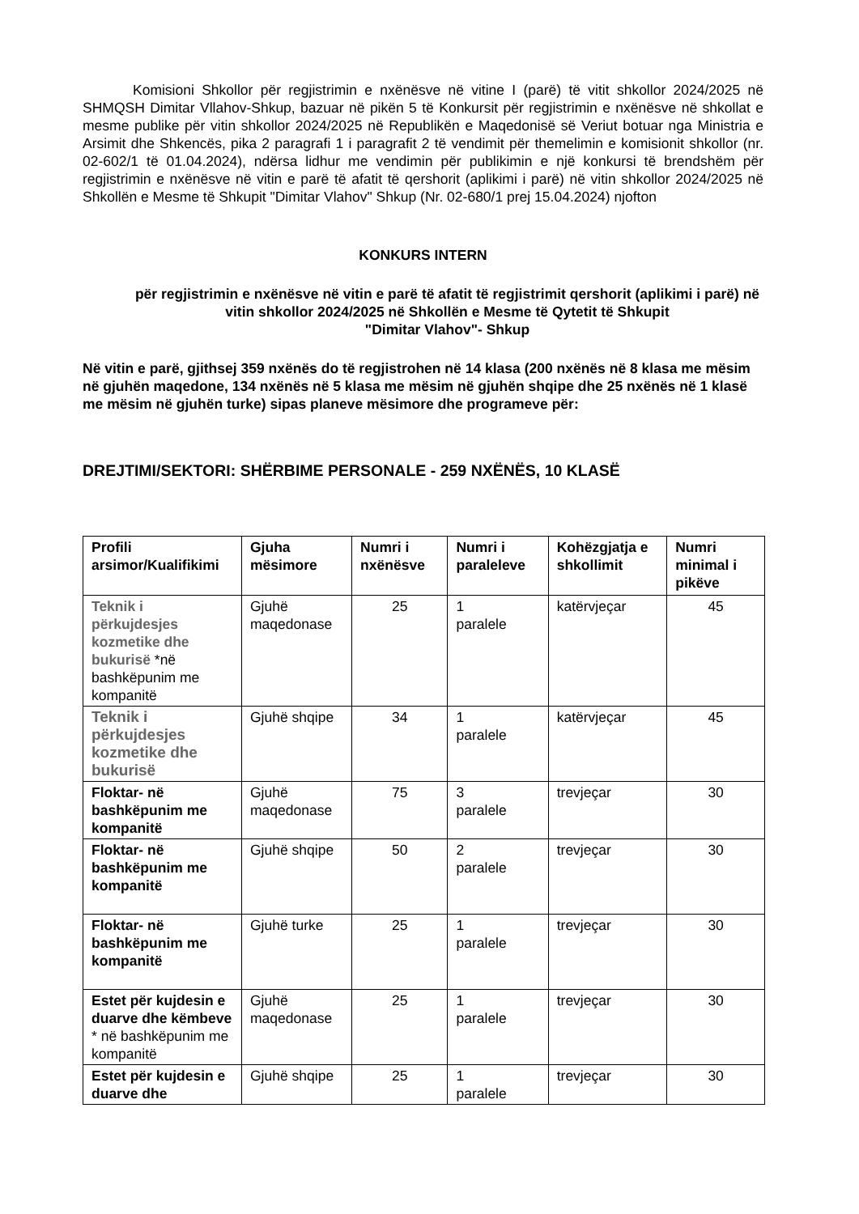Komisioni Shkollor për regjistrimin e nxënësve në vitine I (parë) të vitit shkollor 2024/2025 në SHMQSH Dimitar Vllahov-Shkup, bazuar në pikën 5 të Konkursit për regjistrimin e nxënësve në shkollat e mesme publike për vitin shkollor 2024/2025 në Republikën e Maqedonisë së Veriut botuar nga Ministria e Arsimit dhe Shkencës, pika 2 paragrafi 1 i paragrafit 2 të vendimit për themelimin e komisionit shkollor (nr. 02-602/1 të 01.04.2024), ndërsa lidhur me vendimin për publikimin e një konkursi të brendshëm për regjistrimin e nxënësve në vitin e parë të afatit të qershorit (aplikimi i parë) në vitin shkollor 2024/2025 në Shkollën e Mesme të Shkupit "Dimitar Vlahov" Shkup (Nr. 02-680/1 prej 15.04.2024) njofton
KONKURS INTERN
për regjistrimin e nxënësve në vitin e parë të afatit të regjistrimit qershorit (aplikimi i parë) në vitin shkollor 2024/2025 në Shkollën e Mesme të Qytetit të Shkupit
"Dimitar Vlahov"- Shkup
Në vitin e parë, gjithsej 359 nxënës do të regjistrohen në 14 klasa (200 nxënës në 8 klasa me mësim në gjuhën maqedone, 134 nxënës në 5 klasa me mësim në gjuhën shqipe dhe 25 nxënës në 1 klasë me mësim në gjuhën turke) sipas planeve mësimore dhe programeve për:
DREJTIMI/SEKTORI: SHËRBIME PERSONALE - 259 NXËNËS, 10 KLASË
| Profili arsimor/Kualifikimi | Gjuha mësimore | Numri i nxënësve | Numri i paraleleve | Kohëzgjatja e shkollimit | Numri minimal i pikëve |
| --- | --- | --- | --- | --- | --- |
| Teknik i përkujdesjes kozmetike dhe bukurisë *në bashkëpunim me kompanitë | Gjuhë maqedonase | 25 | 1 paralele | katërvjeçar | 45 |
| Teknik i përkujdesjes kozmetike dhe bukurisë | Gjuhë shqipe | 34 | 1 paralele | katërvjeçar | 45 |
| Floktar- në bashkëpunim me kompanitë | Gjuhë maqedonase | 75 | 3 paralele | trevjeçar | 30 |
| Floktar- në bashkëpunim me kompanitë | Gjuhë shqipe | 50 | 2 paralele | trevjeçar | 30 |
| Floktar- në bashkëpunim me kompanitë | Gjuhë turke | 25 | 1 paralele | trevjeçar | 30 |
| Estet për kujdesin e duarve dhe këmbeve * në bashkëpunim me kompanitë | Gjuhë maqedonase | 25 | 1 paralele | trevjeçar | 30 |
| Estet për kujdesin e duarve dhe | Gjuhë shqipe | 25 | 1 paralele | trevjeçar | 30 |